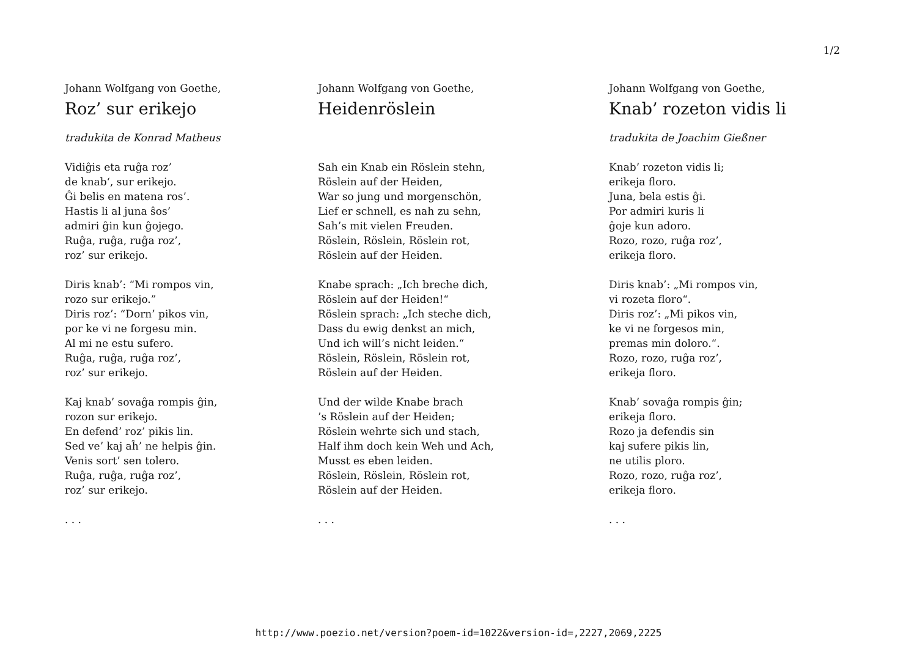1/2
Johann Wolfgang von Goethe,
Roz’ sur erikejo
tradukita de Konrad Matheus
Vidiĝis eta ruĝa roz’
de knab‘, sur erikejo.
Ĝi belis en matena ros’.
Hastis li al juna ŝos’
admiri ĝin kun ĝojego.
Ruĝa, ruĝa, ruĝa roz’,
roz’ sur erikejo.
Diris knab’: “Mi rompos vin,
rozo sur erikejo.”
Diris roz’: “Dorn’ pikos vin,
por ke vi ne forgesu min.
Al mi ne estu sufero.
Ruĝa, ruĝa, ruĝa roz’,
roz’ sur erikejo.
Kaj knab’ sovaĝa rompis ĝin,
rozon sur erikejo.
En defend’ roz’ pikis lin.
Sed ve’ kaj aĥ’ ne helpis ĝin.
Venis sort’ sen tolero.
Ruĝa, ruĝa, ruĝa roz’,
roz’ sur erikejo.
. . .
Johann Wolfgang von Goethe,
Heidenröslein
Sah ein Knab ein Röslein stehn,
Röslein auf der Heiden,
War so jung und morgenschön,
Lief er schnell, es nah zu sehn,
Sah’s mit vielen Freuden.
Röslein, Röslein, Röslein rot,
Röslein auf der Heiden.
Knabe sprach: „Ich breche dich,
Röslein auf der Heiden!“
Röslein sprach: „Ich steche dich,
Dass du ewig denkst an mich,
Und ich will’s nicht leiden.“
Röslein, Röslein, Röslein rot,
Röslein auf der Heiden.
Und der wilde Knabe brach
’s Röslein auf der Heiden;
Röslein wehrte sich und stach,
Half ihm doch kein Weh und Ach,
Musst es eben leiden.
Röslein, Röslein, Röslein rot,
Röslein auf der Heiden.
. . .
Johann Wolfgang von Goethe,
Knab’ rozeton vidis li
tradukita de Joachim Gießner
Knab’ rozeton vidis li;
erikeja floro.
Juna, bela estis ĝi.
Por admiri kuris li
ĝoje kun adoro.
Rozo, rozo, ruĝa roz’,
erikeja floro.
Diris knab’: „Mi rompos vin,
vi rozeta floro“.
Diris roz’: „Mi pikos vin,
ke vi ne forgesos min,
premas min doloro.“.
Rozo, rozo, ruĝa roz’,
erikeja floro.
Knab’ sovaĝa rompis ĝin;
erikeja floro.
Rozo ja defendis sin
kaj sufere pikis lin,
ne utilis ploro.
Rozo, rozo, ruĝa roz’,
erikeja floro.
. . .
http://www.poezio.net/version?poem-id=1022&version-id=,2227,2069,2225